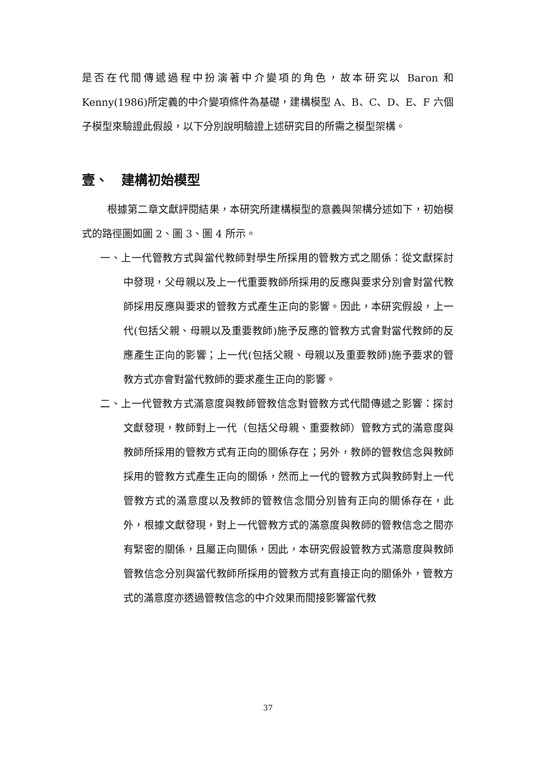是否在代間傳遞過程中扮演著中介變項的角色，故本研究以 Baron 和 Kenny(1986)所定義的中介變項條件為基礎，建構模型 A、B、C、D、E、F 六個子模型來驗證此假設，以下分別說明驗證上述研究目的所需之模型架構。
壹、　建構初始模型
根據第二章文獻評閱結果，本研究所建構模型的意義與架構分述如下，初始模式的路徑圖如圖 2、圖 3、圖 4 所示。
一、上一代管教方式與當代教師對學生所採用的管教方式之關係：從文獻探討中發現，父母親以及上一代重要教師所採用的反應與要求分別會對當代教師採用反應與要求的管教方式產生正向的影響。因此，本研究假設，上一代(包括父親、母親以及重要教師)施予反應的管教方式會對當代教師的反應產生正向的影響；上一代(包括父親、母親以及重要教師)施予要求的管教方式亦會對當代教師的要求產生正向的影響。
二、上一代管教方式滿意度與教師管教信念對管教方式代間傳遞之影響：探討文獻發現，教師對上一代（包括父母親、重要教師）管教方式的滿意度與教師所採用的管教方式有正向的關係存在；另外，教師的管教信念與教師採用的管教方式產生正向的關係，然而上一代的管教方式與教師對上一代管教方式的滿意度以及教師的管教信念間分別皆有正向的關係存在，此外，根據文獻發現，對上一代管教方式的滿意度與教師的管教信念之間亦有緊密的關係，且屬正向關係，因此，本研究假設管教方式滿意度與教師管教信念分別與當代教師所採用的管教方式有直接正向的關係外，管教方式的滿意度亦透過管教信念的中介效果而間接影響當代教
37